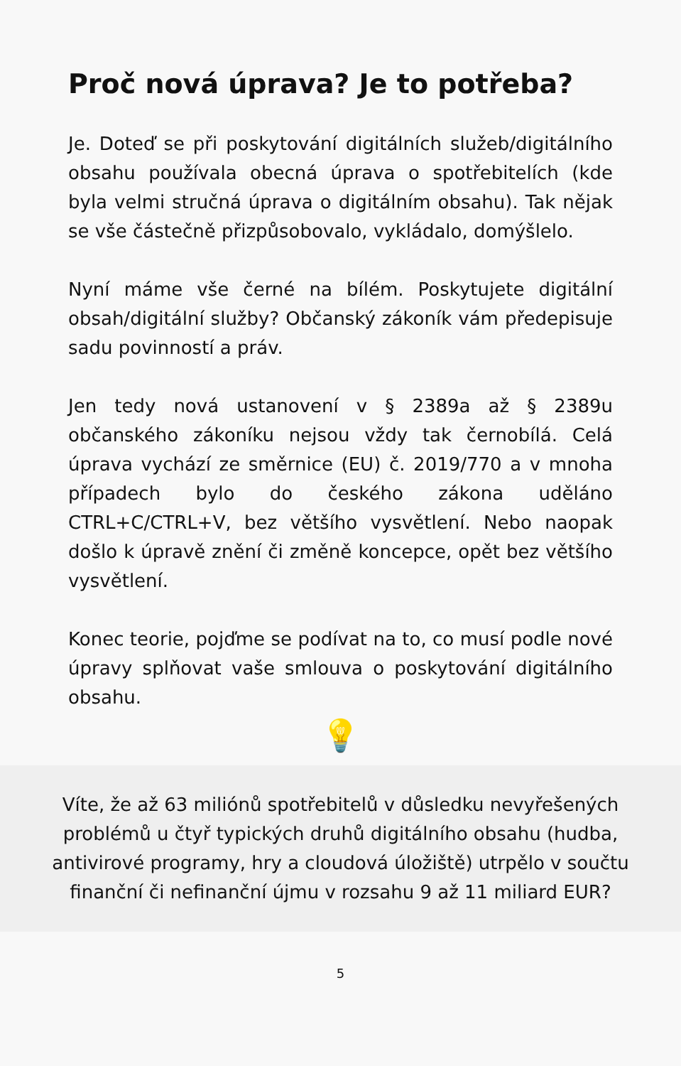Proč nová úprava? Je to potřeba?
Je. Doteď se při poskytování digitálních služeb/digitálního obsahu používala obecná úprava o spotřebitelích (kde byla velmi stručná úprava o digitálním obsahu). Tak nějak se vše částečně přizpůsobovalo, vykládalo, domýšlelo.
Nyní máme vše černé na bílém. Poskytujete digitální obsah/digitální služby? Občanský zákoník vám předepisuje sadu povinností a práv.
Jen tedy nová ustanovení v § 2389a až § 2389u občanského zákoníku nejsou vždy tak černobílá. Celá úprava vychází ze směrnice (EU) č. 2019/770 a v mnoha případech bylo do českého zákona uděláno CTRL+C/CTRL+V, bez většího vysvětlení. Nebo naopak došlo k úpravě znění či změně koncepce, opět bez většího vysvětlení.
Konec teorie, pojďme se podívat na to, co musí podle nové úpravy splňovat vaše smlouva o poskytování digitálního obsahu.
💡
Víte, že až 63 miliónů spotřebitelů v důsledku nevyřešených problémů u čtyř typických druhů digitálního obsahu (hudba, antivirové programy, hry a cloudová úložiště) utrpělo v součtu finanční či nefinanční újmu v rozsahu 9 až 11 miliard EUR?
5